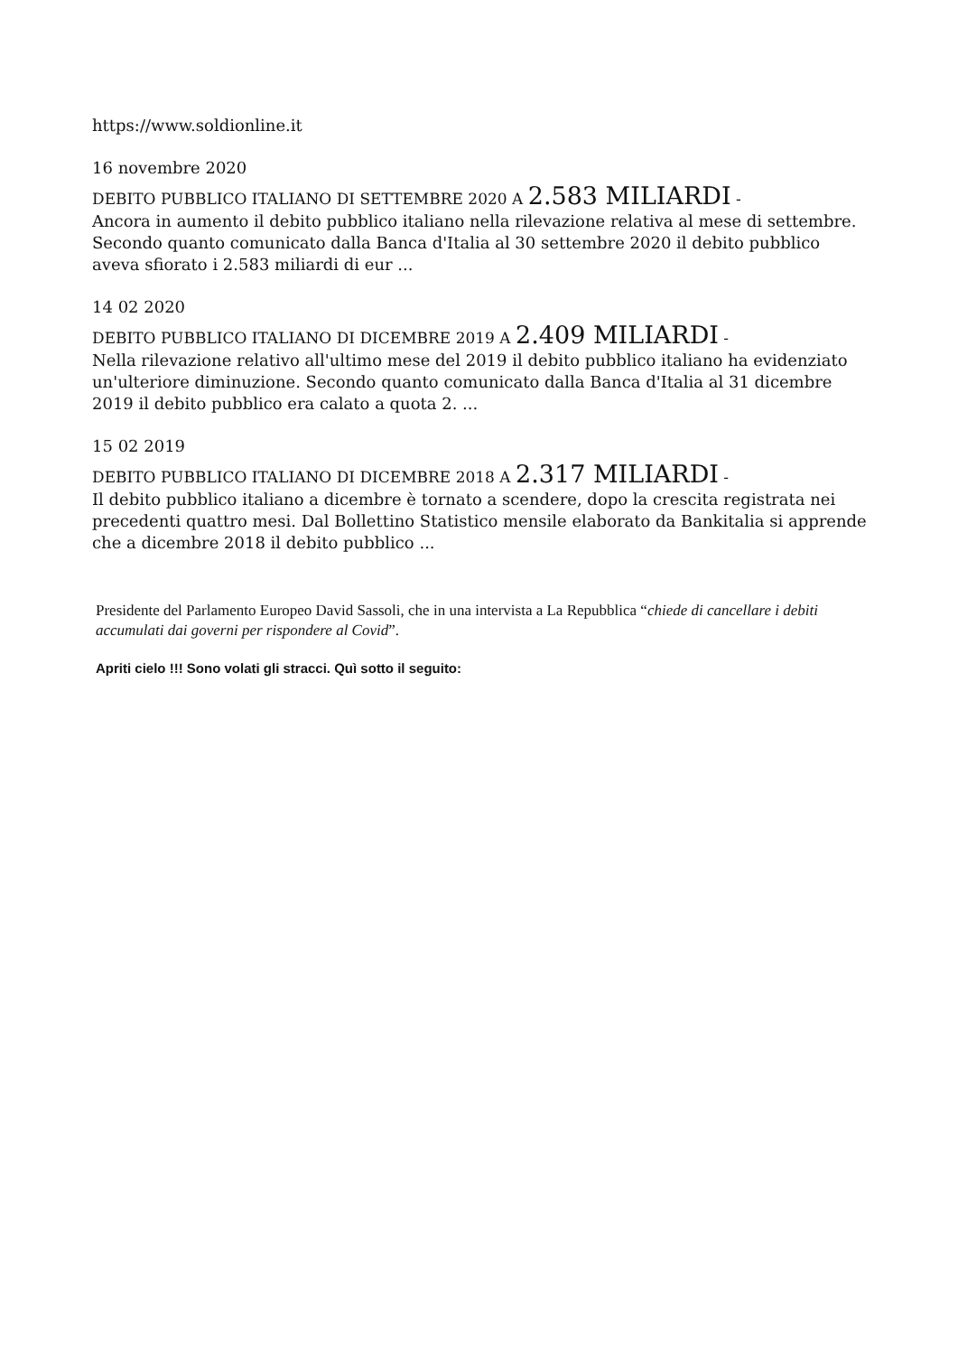https://www.soldionline.it
16 novembre 2020
DEBITO PUBBLICO ITALIANO DI SETTEMBRE 2020 A 2.583 MILIARDI -
Ancora in aumento il debito pubblico italiano nella rilevazione relativa al mese di settembre. Secondo quanto comunicato dalla Banca d'Italia al 30 settembre 2020 il debito pubblico aveva sfiorato i 2.583 miliardi di eur ...
14 02 2020
DEBITO PUBBLICO ITALIANO DI DICEMBRE 2019 A 2.409 MILIARDI -
Nella rilevazione relativo all'ultimo mese del 2019 il debito pubblico italiano ha evidenziato un'ulteriore diminuzione. Secondo quanto comunicato dalla Banca d'Italia al 31 dicembre 2019 il debito pubblico era calato a quota 2. ...
15 02 2019
DEBITO PUBBLICO ITALIANO DI DICEMBRE 2018 A 2.317 MILIARDI -
Il debito pubblico italiano a dicembre è tornato a scendere, dopo la crescita registrata nei precedenti quattro mesi. Dal Bollettino Statistico mensile elaborato da Bankitalia si apprende che a dicembre 2018 il debito pubblico ...
Presidente del Parlamento Europeo David Sassoli, che in una intervista a La Repubblica “chiede di cancellare i debiti accumulati dai governi per rispondere al Covid”.
Apriti cielo !!! Sono volati gli stracci. Quì sotto il seguito: